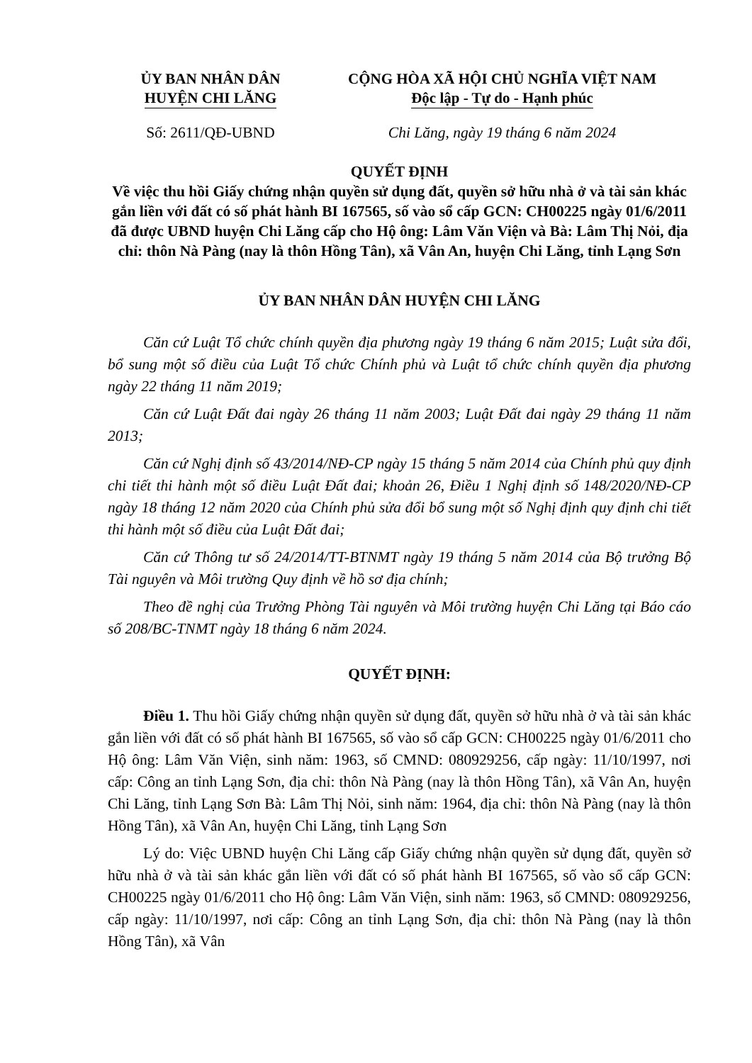ỦY BAN NHÂN DÂN
HUYỆN CHI LĂNG
CỘNG HÒA XÃ HỘI CHỦ NGHĨA VIỆT NAM
Độc lập - Tự do - Hạnh phúc
Số: 2611/QĐ-UBND Chi Lăng, ngày 19 tháng 6 năm 2024
QUYẾT ĐỊNH
Về việc thu hồi Giấy chứng nhận quyền sử dụng đất, quyền sở hữu nhà ở và tài sản khác gắn liền với đất có số phát hành BI 167565, số vào sổ cấp GCN: CH00225 ngày 01/6/2011 đã được UBND huyện Chi Lăng cấp cho Hộ ông: Lâm Văn Viện và Bà: Lâm Thị Nỏi, địa chỉ: thôn Nà Pàng (nay là thôn Hồng Tân), xã Vân An, huyện Chi Lăng, tỉnh Lạng Sơn
ỦY BAN NHÂN DÂN HUYỆN CHI LĂNG
Căn cứ Luật Tổ chức chính quyền địa phương ngày 19 tháng 6 năm 2015; Luật sửa đổi, bổ sung một số điều của Luật Tổ chức Chính phủ và Luật tổ chức chính quyền địa phương ngày 22 tháng 11 năm 2019;
Căn cứ Luật Đất đai ngày 26 tháng 11 năm 2003; Luật Đất đai ngày 29 tháng 11 năm 2013;
Căn cứ Nghị định số 43/2014/NĐ-CP ngày 15 tháng 5 năm 2014 của Chính phủ quy định chi tiết thi hành một số điều Luật Đất đai; khoản 26, Điều 1 Nghị định số 148/2020/NĐ-CP ngày 18 tháng 12 năm 2020 của Chính phủ sửa đổi bổ sung một số Nghị định quy định chi tiết thi hành một số điều của Luật Đất đai;
Căn cứ Thông tư số 24/2014/TT-BTNMT ngày 19 tháng 5 năm 2014 của Bộ trưởng Bộ Tài nguyên và Môi trường Quy định về hồ sơ địa chính;
Theo đề nghị của Trưởng Phòng Tài nguyên và Môi trường huyện Chi Lăng tại Báo cáo số 208/BC-TNMT ngày 18 tháng 6 năm 2024.
QUYẾT ĐỊNH:
Điều 1. Thu hồi Giấy chứng nhận quyền sử dụng đất, quyền sở hữu nhà ở và tài sản khác gắn liền với đất có số phát hành BI 167565, số vào sổ cấp GCN: CH00225 ngày 01/6/2011 cho Hộ ông: Lâm Văn Viện, sinh năm: 1963, số CMND: 080929256, cấp ngày: 11/10/1997, nơi cấp: Công an tỉnh Lạng Sơn, địa chỉ: thôn Nà Pàng (nay là thôn Hồng Tân), xã Vân An, huyện Chi Lăng, tỉnh Lạng Sơn Bà: Lâm Thị Nỏi, sinh năm: 1964, địa chỉ: thôn Nà Pàng (nay là thôn Hồng Tân), xã Vân An, huyện Chi Lăng, tỉnh Lạng Sơn
Lý do: Việc UBND huyện Chi Lăng cấp Giấy chứng nhận quyền sử dụng đất, quyền sở hữu nhà ở và tài sản khác gắn liền với đất có số phát hành BI 167565, số vào sổ cấp GCN: CH00225 ngày 01/6/2011 cho Hộ ông: Lâm Văn Viện, sinh năm: 1963, số CMND: 080929256, cấp ngày: 11/10/1997, nơi cấp: Công an tỉnh Lạng Sơn, địa chỉ: thôn Nà Pàng (nay là thôn Hồng Tân), xã Vân